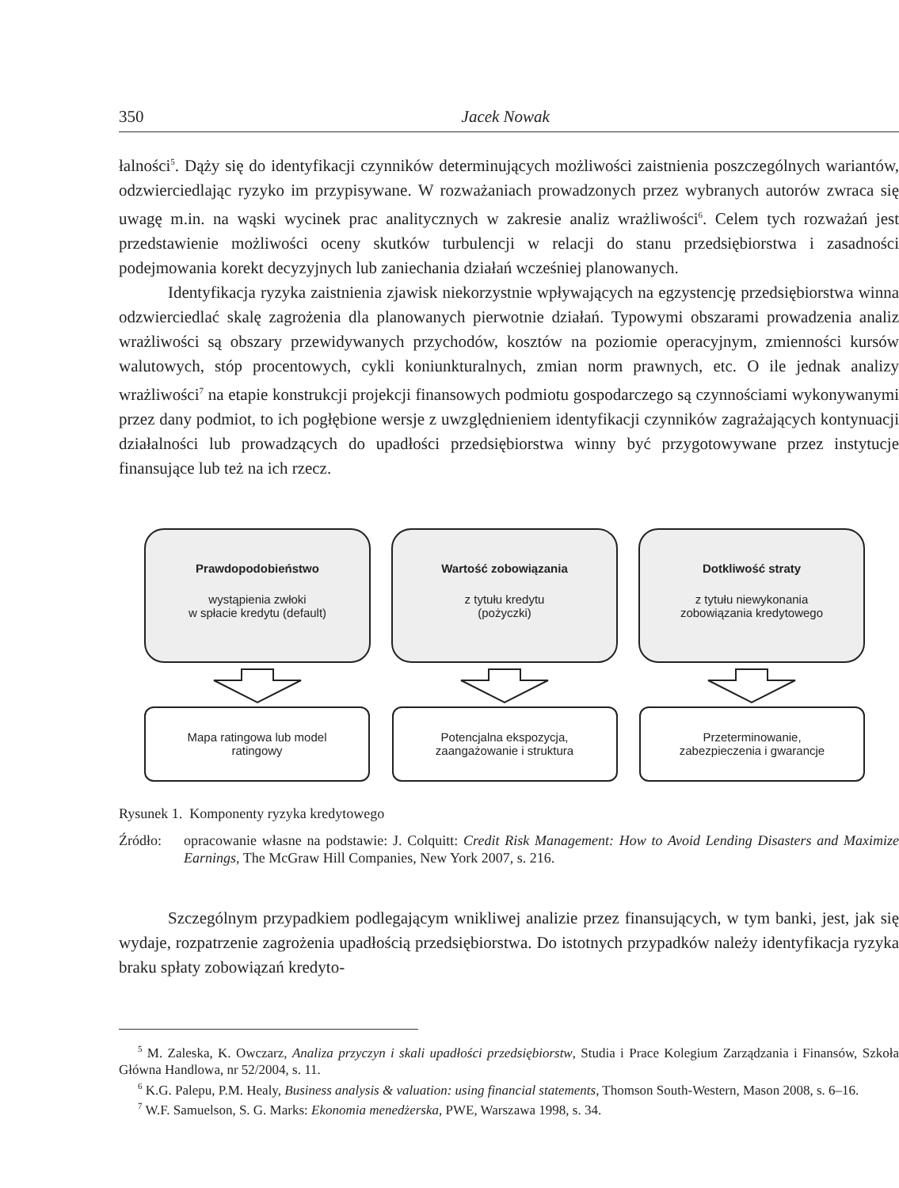350 Jacek Nowak
łalności<sup>5</sup>. Dąży się do identyfikacji czynników determinujących możliwości zaistnienia poszczególnych wariantów, odzwierciedlając ryzyko im przypisywane. W rozważaniach prowadzonych przez wybranych autorów zwraca się uwagę m.in. na wąski wycinek prac analitycznych w zakresie analiz wrażliwości<sup>6</sup>. Celem tych rozważań jest przedstawienie możliwości oceny skutków turbulencji w relacji do stanu przedsiębiorstwa i zasadności podejmowania korekt decyzyjnych lub zaniechania działań wcześniej planowanych.
Identyfikacja ryzyka zaistnienia zjawisk niekorzystnie wpływających na egzystencję przedsiębiorstwa winna odzwierciedlać skalę zagrożenia dla planowanych pierwotnie działań. Typowymi obszarami prowadzenia analiz wrażliwości są obszary przewidywanych przychodów, kosztów na poziomie operacyjnym, zmienności kursów walutowych, stóp procentowych, cykli koniunkturalnych, zmian norm prawnych, etc. O ile jednak analizy wrażliwości<sup>7</sup> na etapie konstrukcji projekcji finansowych podmiotu gospodarczego są czynnościami wykonywanymi przez dany podmiot, to ich pogłębione wersje z uwzględnieniem identyfikacji czynników zagrażających kontynuacji działalności lub prowadzących do upadłości przedsiębiorstwa winny być przygotowywane przez instytucje finansujące lub też na ich rzecz.
Prawdopodobieństwo
wystąpienia zwłoki
w spłacie kredytu (default)
Wartość zobowiązania
z tytułu kredytu
(pożyczki)
Dotkliwość straty
z tytułu niewykonania
zobowiązania kredytowego
Mapa ratingowa lub model
ratingowy
Potencjalna ekspozycja,
zaangażowanie i struktura
Przeterminowanie,
zabezpieczenia i gwarancje
Rysunek 1. Komponenty ryzyka kredytowego
Źródło: opracowanie własne na podstawie: J. Colquitt: Credit Risk Management: How to Avoid Lending Disasters and Maximize Earnings, The McGraw Hill Companies, New York 2007, s. 216.
Szczególnym przypadkiem podlegającym wnikliwej analizie przez finansujących, w tym banki, jest, jak się wydaje, rozpatrzenie zagrożenia upadłością przedsiębiorstwa. Do istotnych przypadków należy identyfikacja ryzyka braku spłaty zobowiązań kredyto-
<sup>5</sup> M. Zaleska, K. Owczarz, Analiza przyczyn i skali upadłości przedsiębiorstw, Studia i Prace Kolegium Zarządzania i Finansów, Szkoła Główna Handlowa, nr 52/2004, s. 11.
<sup>6</sup> K.G. Palepu, P.M. Healy, Business analysis & valuation: using financial statements, Thomson South-Western, Mason 2008, s. 6–16.
<sup>7</sup> W.F. Samuelson, S. G. Marks: Ekonomia menedżerska, PWE, Warszawa 1998, s. 34.